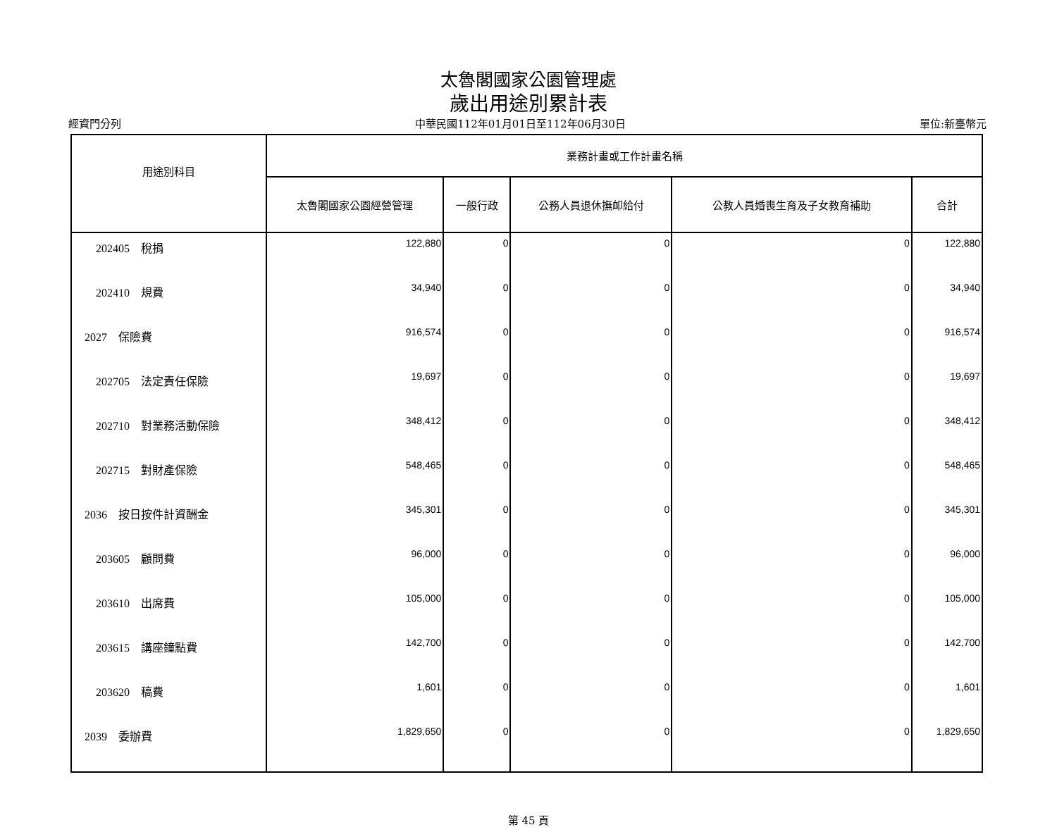太魯閣國家公園管理處
歲出用途別累計表
經資門分列 中華民國112年01月01日至112年06月30日 單位:新臺幣元
| 用途別科目 | 業務計畫或工作計畫名稱 | | | | |
| --- | --- | --- | --- | --- | --- |
| | 太魯閣國家公園經營管理 | 一般行政 | 公務人員退休撫卹給付 | 公教人員婚喪生育及子女教育補助 | 合計 |
| 202405 稅捐 | 122,880 | 0 | 0 | 0 | 122,880 |
| 202410 規費 | 34,940 | 0 | 0 | 0 | 34,940 |
| 2027 保險費 | 916,574 | 0 | 0 | 0 | 916,574 |
| 202705 法定責任保險 | 19,697 | 0 | 0 | 0 | 19,697 |
| 202710 對業務活動保險 | 348,412 | 0 | 0 | 0 | 348,412 |
| 202715 對財產保險 | 548,465 | 0 | 0 | 0 | 548,465 |
| 2036 按日按件計資酬金 | 345,301 | 0 | 0 | 0 | 345,301 |
| 203605 顧問費 | 96,000 | 0 | 0 | 0 | 96,000 |
| 203610 出席費 | 105,000 | 0 | 0 | 0 | 105,000 |
| 203615 講座鐘點費 | 142,700 | 0 | 0 | 0 | 142,700 |
| 203620 稿費 | 1,601 | 0 | 0 | 0 | 1,601 |
| 2039 委辦費 | 1,829,650 | 0 | 0 | 0 | 1,829,650 |
第 45 頁